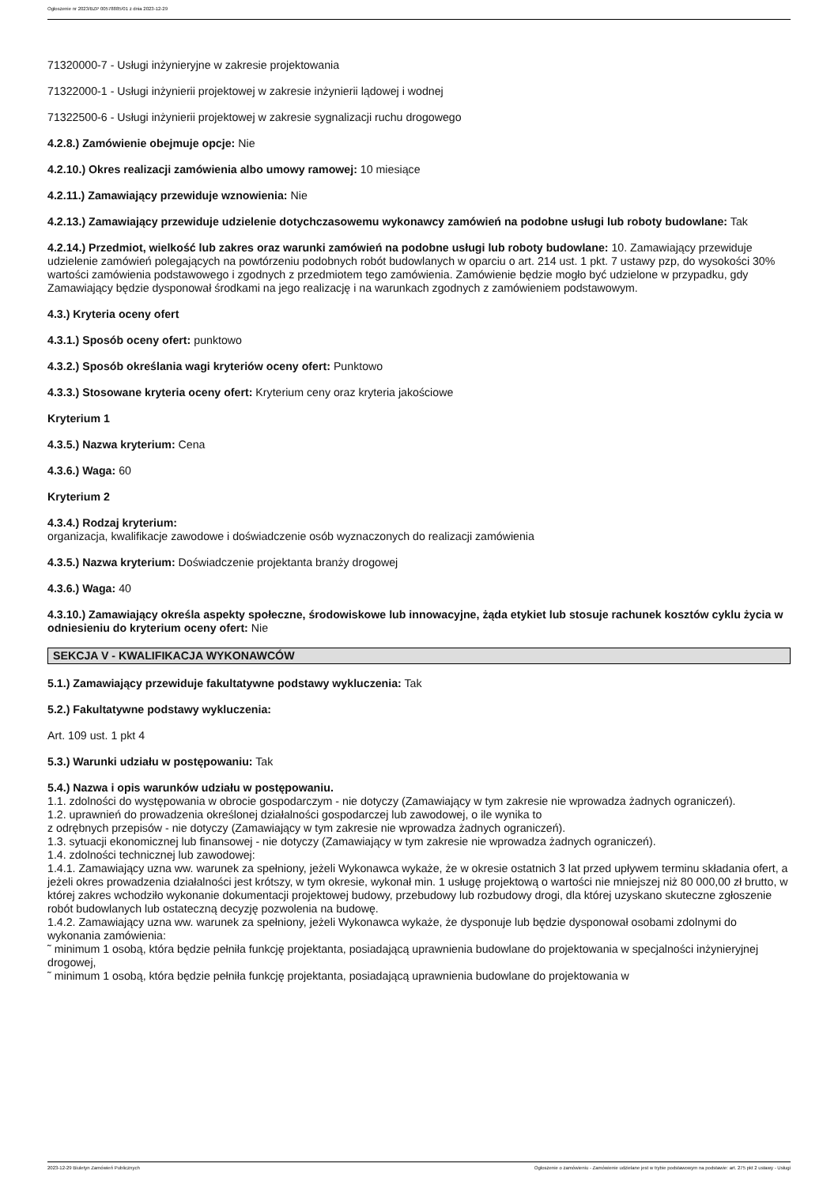Ogłoszenie nr 2023/BZP 00578885/01 z dnia 2023-12-29
71320000-7 - Usługi inżynieryjne w zakresie projektowania
71322000-1 - Usługi inżynierii projektowej w zakresie inżynierii lądowej i wodnej
71322500-6 - Usługi inżynierii projektowej w zakresie sygnalizacji ruchu drogowego
4.2.8.) Zamówienie obejmuje opcje: Nie
4.2.10.) Okres realizacji zamówienia albo umowy ramowej: 10 miesiące
4.2.11.) Zamawiający przewiduje wznowienia: Nie
4.2.13.) Zamawiający przewiduje udzielenie dotychczasowemu wykonawcy zamówień na podobne usługi lub roboty budowlane: Tak
4.2.14.) Przedmiot, wielkość lub zakres oraz warunki zamówień na podobne usługi lub roboty budowlane: 10. Zamawiający przewiduje udzielenie zamówień polegających na powtórzeniu podobnych robót budowlanych w oparciu o art. 214 ust. 1 pkt. 7 ustawy pzp, do wysokości 30% wartości zamówienia podstawowego i zgodnych z przedmiotem tego zamówienia. Zamówienie będzie mogło być udzielone w przypadku, gdy Zamawiający będzie dysponował środkami na jego realizację i na warunkach zgodnych z zamówieniem podstawowym.
4.3.) Kryteria oceny ofert
4.3.1.) Sposób oceny ofert: punktowo
4.3.2.) Sposób określania wagi kryteriów oceny ofert: Punktowo
4.3.3.) Stosowane kryteria oceny ofert: Kryterium ceny oraz kryteria jakościowe
Kryterium 1
4.3.5.) Nazwa kryterium: Cena
4.3.6.) Waga: 60
Kryterium 2
4.3.4.) Rodzaj kryterium:
organizacja, kwalifikacje zawodowe i doświadczenie osób wyznaczonych do realizacji zamówienia
4.3.5.) Nazwa kryterium: Doświadczenie projektanta branży drogowej
4.3.6.) Waga: 40
4.3.10.) Zamawiający określa aspekty społeczne, środowiskowe lub innowacyjne, żąda etykiet lub stosuje rachunek kosztów cyklu życia w odniesieniu do kryterium oceny ofert: Nie
SEKCJA V - KWALIFIKACJA WYKONAWCÓW
5.1.) Zamawiający przewiduje fakultatywne podstawy wykluczenia: Tak
5.2.) Fakultatywne podstawy wykluczenia:
Art. 109 ust. 1 pkt 4
5.3.) Warunki udziału w postępowaniu: Tak
5.4.) Nazwa i opis warunków udziału w postępowaniu.
1.1. zdolności do występowania w obrocie gospodarczym - nie dotyczy (Zamawiający w tym zakresie nie wprowadza żadnych ograniczeń).
1.2. uprawnień do prowadzenia określonej działalności gospodarczej lub zawodowej, o ile wynika to
z odrębnych przepisów - nie dotyczy (Zamawiający w tym zakresie nie wprowadza żadnych ograniczeń).
1.3. sytuacji ekonomicznej lub finansowej - nie dotyczy (Zamawiający w tym zakresie nie wprowadza żadnych ograniczeń).
1.4. zdolności technicznej lub zawodowej:
1.4.1. Zamawiający uzna ww. warunek za spełniony, jeżeli Wykonawca wykaże, że w okresie ostatnich 3 lat przed upływem terminu składania ofert, a jeżeli okres prowadzenia działalności jest krótszy, w tym okresie, wykonał min. 1 usługę projektową o wartości nie mniejszej niż 80 000,00 zł brutto, w której zakres wchodziło wykonanie dokumentacji projektowej budowy, przebudowy lub rozbudowy drogi, dla której uzyskano skuteczne zgłoszenie robót budowlanych lub ostateczną decyzję pozwolenia na budowę.
1.4.2. Zamawiający uzna ww. warunek za spełniony, jeżeli Wykonawca wykaże, że dysponuje lub będzie dysponował osobami zdolnymi do wykonania zamówienia:
˜ minimum 1 osobą, która będzie pełniła funkcję projektanta, posiadającą uprawnienia budowlane do projektowania w specjalności inżynieryjnej drogowej,
˜ minimum 1 osobą, która będzie pełniła funkcję projektanta, posiadającą uprawnienia budowlane do projektowania w
2023-12-29 Biuletyn Zamówień Publicznych Ogłoszenie o zamówieniu - Zamówienie udzielane jest w trybie podstawowym na podstawie: art. 275 pkt 2 ustawy - Usługi